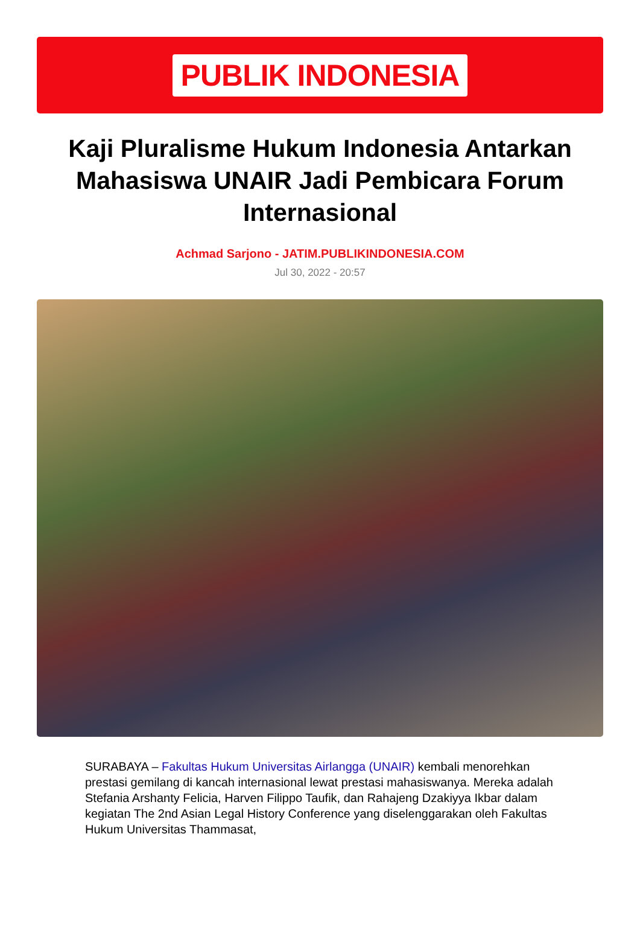PUBLIK INDONESIA
Kaji Pluralisme Hukum Indonesia Antarkan Mahasiswa UNAIR Jadi Pembicara Forum Internasional
Achmad Sarjono - JATIM.PUBLIKINDONESIA.COM
Jul 30, 2022 - 20:57
SURABAYA – Fakultas Hukum Universitas Airlangga (UNAIR) kembali menorehkan prestasi gemilang di kancah internasional lewat prestasi mahasiswanya. Mereka adalah Stefania Arshanty Felicia, Harven Filippo Taufik, dan Rahajeng Dzakiyya Ikbar dalam kegiatan The 2nd Asian Legal History Conference yang diselenggarakan oleh Fakultas Hukum Universitas Thammasat,